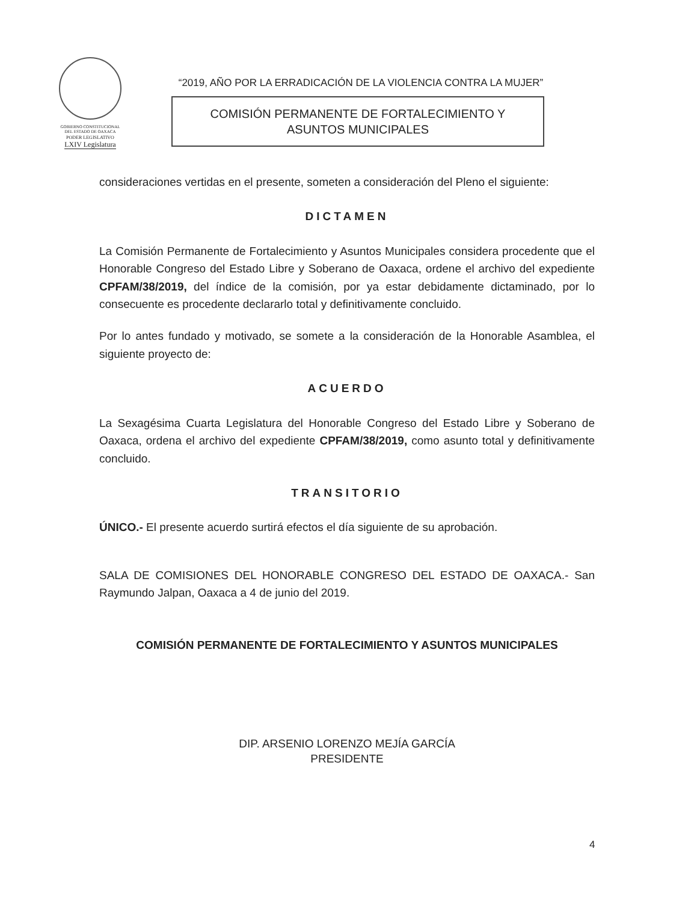GOBIERNO CONSTITUCIONAL
DEL ESTADO DE OAXACA
PODER LEGISLATIVO
LXIV Legislatura
“2019, AÑO POR LA ERRADICACIÓN DE LA VIOLENCIA CONTRA LA MUJER”
COMISIÓN PERMANENTE DE FORTALECIMIENTO Y
ASUNTOS MUNICIPALES
consideraciones vertidas en el presente, someten a consideración del Pleno el siguiente:
DICTAMEN
La Comisión Permanente de Fortalecimiento y Asuntos Municipales considera procedente que el Honorable Congreso del Estado Libre y Soberano de Oaxaca, ordene el archivo del expediente CPFAM/38/2019, del índice de la comisión, por ya estar debidamente dictaminado, por lo consecuente es procedente declararlo total y definitivamente concluido.
Por lo antes fundado y motivado, se somete a la consideración de la Honorable Asamblea, el siguiente proyecto de:
ACUERDO
La Sexagésima Cuarta Legislatura del Honorable Congreso del Estado Libre y Soberano de Oaxaca, ordena el archivo del expediente CPFAM/38/2019, como asunto total y definitivamente concluido.
TRANSITORIO
ÚNICO.- El presente acuerdo surtirá efectos el día siguiente de su aprobación.
SALA DE COMISIONES DEL HONORABLE CONGRESO DEL ESTADO DE OAXACA.- San Raymundo Jalpan, Oaxaca a 4 de junio del 2019.
COMISIÓN PERMANENTE DE FORTALECIMIENTO Y ASUNTOS MUNICIPALES
DIP. ARSENIO LORENZO MEJÍA GARCÍA
PRESIDENTE
4